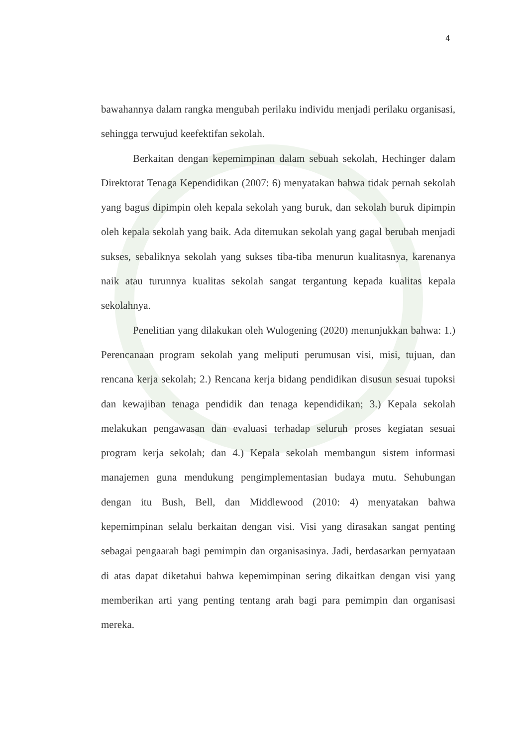4
bawahannya dalam rangka mengubah perilaku individu menjadi perilaku organisasi, sehingga terwujud keefektifan sekolah.
Berkaitan dengan kepemimpinan dalam sebuah sekolah, Hechinger dalam Direktorat Tenaga Kependidikan (2007: 6) menyatakan bahwa tidak pernah sekolah yang bagus dipimpin oleh kepala sekolah yang buruk, dan sekolah buruk dipimpin oleh kepala sekolah yang baik. Ada ditemukan sekolah yang gagal berubah menjadi sukses, sebaliknya sekolah yang sukses tiba-tiba menurun kualitasnya, karenanya naik atau turunnya kualitas sekolah sangat tergantung kepada kualitas kepala sekolahnya.
Penelitian yang dilakukan oleh Wulogening (2020) menunjukkan bahwa: 1.) Perencanaan program sekolah yang meliputi perumusan visi, misi, tujuan, dan rencana kerja sekolah; 2.) Rencana kerja bidang pendidikan disusun sesuai tupoksi dan kewajiban tenaga pendidik dan tenaga kependidikan; 3.) Kepala sekolah melakukan pengawasan dan evaluasi terhadap seluruh proses kegiatan sesuai program kerja sekolah; dan 4.) Kepala sekolah membangun sistem informasi manajemen guna mendukung pengimplementasian budaya mutu. Sehubungan dengan itu Bush, Bell, dan Middlewood (2010: 4) menyatakan bahwa kepemimpinan selalu berkaitan dengan visi. Visi yang dirasakan sangat penting sebagai pengaarah bagi pemimpin dan organisasinya. Jadi, berdasarkan pernyataan di atas dapat diketahui bahwa kepemimpinan sering dikaitkan dengan visi yang memberikan arti yang penting tentang arah bagi para pemimpin dan organisasi mereka.